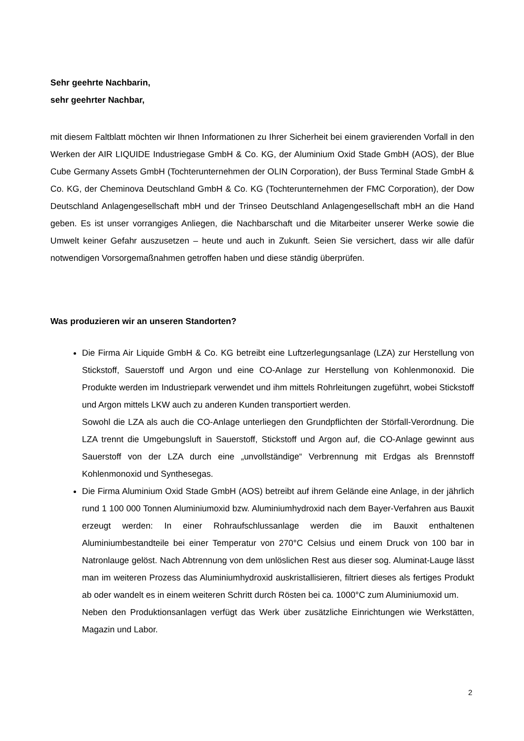Sehr geehrte Nachbarin,
sehr geehrter Nachbar,
mit diesem Faltblatt möchten wir Ihnen Informationen zu Ihrer Sicherheit bei einem gravierenden Vorfall in den Werken der AIR LIQUIDE Industriegase GmbH & Co. KG, der Aluminium Oxid Stade GmbH (AOS), der Blue Cube Germany Assets GmbH (Tochterunternehmen der OLIN Corporation), der Buss Terminal Stade GmbH & Co. KG, der Cheminova Deutschland GmbH & Co. KG (Tochterunternehmen der FMC Corporation), der Dow Deutschland Anlagengesellschaft mbH und der Trinseo Deutschland Anlagengesellschaft mbH an die Hand geben. Es ist unser vorrangiges Anliegen, die Nachbarschaft und die Mitarbeiter unserer Werke sowie die Umwelt keiner Gefahr auszusetzen – heute und auch in Zukunft. Seien Sie versichert, dass wir alle dafür notwendigen Vorsorgemaßnahmen getroffen haben und diese ständig überprüfen.
Was produzieren wir an unseren Standorten?
Die Firma Air Liquide GmbH & Co. KG betreibt eine Luftzerlegungsanlage (LZA) zur Herstellung von Stickstoff, Sauerstoff und Argon und eine CO-Anlage zur Herstellung von Kohlenmonoxid. Die Produkte werden im Industriepark verwendet und ihm mittels Rohrleitungen zugeführt, wobei Stickstoff und Argon mittels LKW auch zu anderen Kunden transportiert werden.
Sowohl die LZA als auch die CO-Anlage unterliegen den Grundpflichten der Störfall-Verordnung. Die LZA trennt die Umgebungsluft in Sauerstoff, Stickstoff und Argon auf, die CO-Anlage gewinnt aus Sauerstoff von der LZA durch eine „unvollständige“ Verbrennung mit Erdgas als Brennstoff Kohlenmonoxid und Synthesegas.
Die Firma Aluminium Oxid Stade GmbH (AOS) betreibt auf ihrem Gelände eine Anlage, in der jährlich rund 1 100 000 Tonnen Aluminiumoxid bzw. Aluminiumhydroxid nach dem Bayer-Verfahren aus Bauxit erzeugt werden: In einer Rohraufschlussanlage werden die im Bauxit enthaltenen Aluminiumbestandteile bei einer Temperatur von 270°C Celsius und einem Druck von 100 bar in Natronlauge gelöst. Nach Abtrennung von dem unlöslichen Rest aus dieser sog. Aluminat-Lauge lässt man im weiteren Prozess das Aluminiumhydroxid auskristallisieren, filtriert dieses als fertiges Produkt ab oder wandelt es in einem weiteren Schritt durch Rösten bei ca. 1000°C zum Aluminiumoxid um.
Neben den Produktionsanlagen verfügt das Werk über zusätzliche Einrichtungen wie Werkstätten, Magazin und Labor.
2